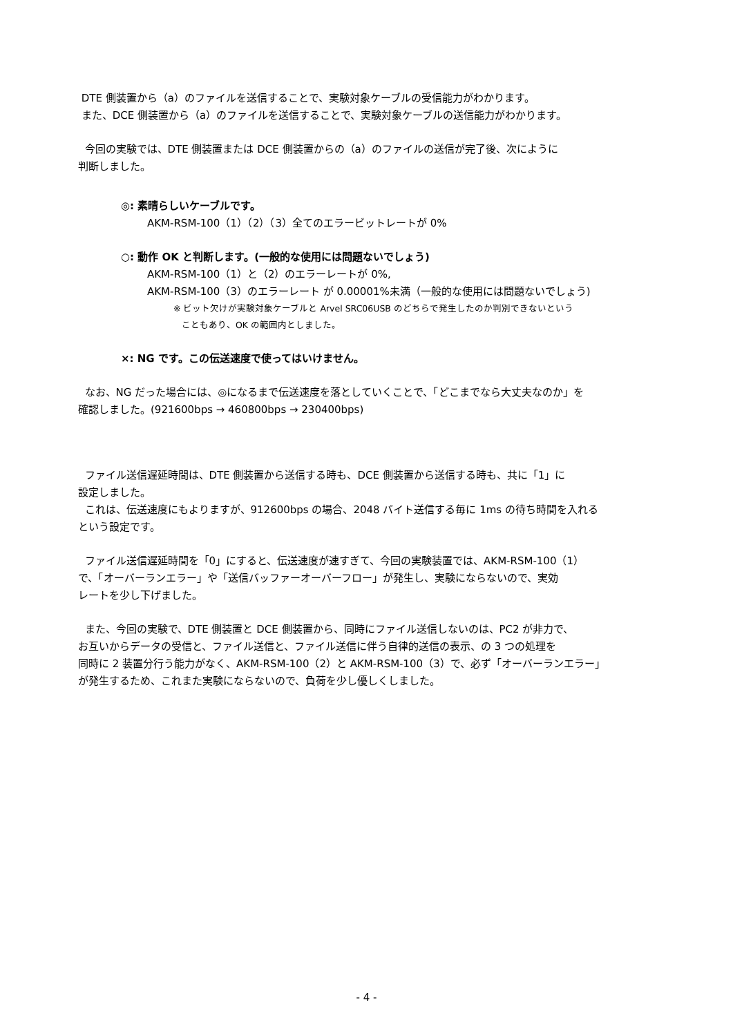DTE 側装置から（a）のファイルを送信することで、実験対象ケーブルの受信能力がわかります。
また、DCE 側装置から（a）のファイルを送信することで、実験対象ケーブルの送信能力がわかります。
今回の実験では、DTE 側装置または DCE 側装置からの（a）のファイルの送信が完了後、次にように
判断しました。
◎: 素晴らしいケーブルです。
AKM-RSM-100（1）（2）（3）全てのエラービットレートが 0%
○: 動作 OK と判断します。(一般的な使用には問題ないでしょう)
AKM-RSM-100（1）と（2）のエラーレートが 0%,
AKM-RSM-100（3）のエラーレート が 0.00001%未満（一般的な使用には問題ないでしょう)
※ ビット欠けが実験対象ケーブルと Arvel SRC06USB のどちらで発生したのか判別できないという
こともあり、OK の範囲内としました。
×: NG です。この伝送速度で使ってはいけません。
なお、NG だった場合には、◎になるまで伝送速度を落としていくことで、「どこまでなら大丈夫なのか」を
確認しました。(921600bps → 460800bps → 230400bps)
ファイル送信遅延時間は、DTE 側装置から送信する時も、DCE 側装置から送信する時も、共に「1」に
設定しました。
これは、伝送速度にもよりますが、912600bps の場合、2048 バイト送信する毎に 1ms の待ち時間を入れる
という設定です。
ファイル送信遅延時間を「0」にすると、伝送速度が速すぎて、今回の実験装置では、AKM-RSM-100（1）
で、「オーバーランエラー」や「送信バッファーオーバーフロー」が発生し、実験にならないので、実効
レートを少し下げました。
また、今回の実験で、DTE 側装置と DCE 側装置から、同時にファイル送信しないのは、PC2 が非力で、
お互いからデータの受信と、ファイル送信と、ファイル送信に伴う自律的送信の表示、の 3 つの処理を
同時に 2 装置分行う能力がなく、AKM-RSM-100（2）と AKM-RSM-100（3）で、必ず「オーバーランエラー」
が発生するため、これまた実験にならないので、負荷を少し優しくしました。
- 4 -